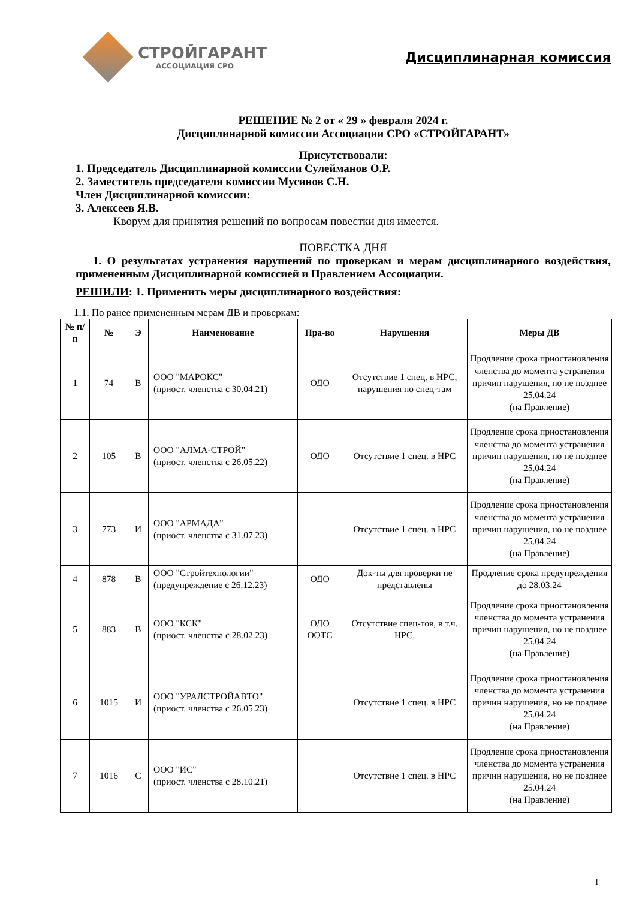СТРОЙГАРАНТ
АССОЦИАЦИЯ СРО
Дисциплинарная комиссия
РЕШЕНИЕ № 2 от « 29 » февраля 2024 г.
Дисциплинарной комиссии Ассоциации СРО «СТРОЙГАРАНТ»
Присутствовали:
1. Председатель Дисциплинарной комиссии Сулейманов О.Р.
2. Заместитель председателя комиссии Мусинов С.Н.
Член Дисциплинарной комиссии:
3. Алексеев Я.В.
Кворум для принятия решений по вопросам повестки дня имеется.
ПОВЕСТКА ДНЯ
1. О результатах устранения нарушений по проверкам и мерам дисциплинарного воздействия, примененным Дисциплинарной комиссией и Правлением Ассоциации.
РЕШИЛИ: 1. Применить меры дисциплинарного воздействия:
1.1. По ранее примененным мерам ДВ и проверкам:
| № п/п | № | Э | Наименование | Пра-во | Нарушения | Меры ДВ |
| --- | --- | --- | --- | --- | --- | --- |
| 1 | 74 | В | ООО "МАРОКС" (приост. членства с 30.04.21) | ОДО | Отсутствие 1 спец. в НРС, нарушения по спец-там | Продление срока приостановления членства до момента устранения причин нарушения, но не позднее 25.04.24 (на Правление) |
| 2 | 105 | В | ООО "АЛМА-СТРОЙ" (приост. членства с 26.05.22) | ОДО | Отсутствие 1 спец. в НРС | Продление срока приостановления членства до момента устранения причин нарушения, но не позднее 25.04.24 (на Правление) |
| 3 | 773 | И | ООО "АРМАДА" (приост. членства с 31.07.23) | | Отсутствие 1 спец. в НРС | Продление срока приостановления членства до момента устранения причин нарушения, но не позднее 25.04.24 (на Правление) |
| 4 | 878 | В | ООО "Стройтехнологии" (предупреждение с 26.12.23) | ОДО | Док-ты для проверки не представлены | Продление срока предупреждения до 28.03.24 |
| 5 | 883 | В | ООО "КСК" (приост. членства с 28.02.23) | ОДО ООТС | Отсутствие спец-тов, в т.ч. НРС, | Продление срока приостановления членства до момента устранения причин нарушения, но не позднее 25.04.24 (на Правление) |
| 6 | 1015 | И | ООО "УРАЛСТРОЙАВТО" (приост. членства с 26.05.23) | | Отсутствие 1 спец. в НРС | Продление срока приостановления членства до момента устранения причин нарушения, но не позднее 25.04.24 (на Правление) |
| 7 | 1016 | С | ООО "ИС" (приост. членства с 28.10.21) | | Отсутствие 1 спец. в НРС | Продление срока приостановления членства до момента устранения причин нарушения, но не позднее 25.04.24 (на Правление) |
1